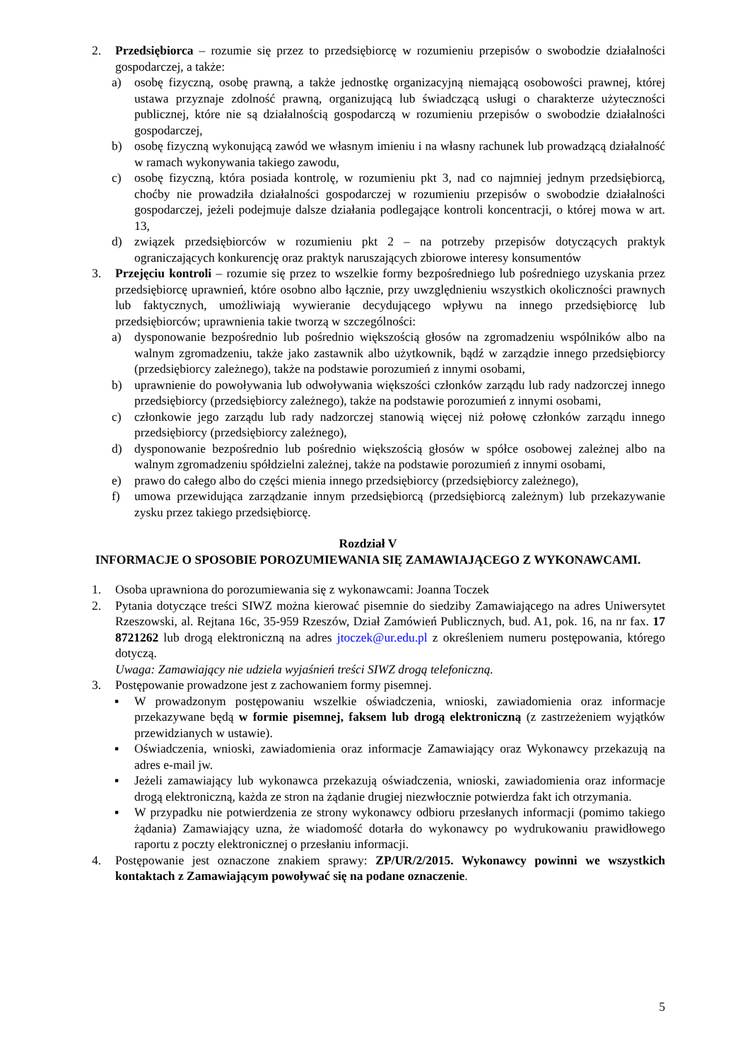2. Przedsiębiorca – rozumie się przez to przedsiębiorcę w rozumieniu przepisów o swobodzie działalności gospodarczej, a także:
a) osobę fizyczną, osobę prawną, a także jednostkę organizacyjną niemającą osobowości prawnej, której ustawa przyznaje zdolność prawną, organizującą lub świadczącą usługi o charakterze użyteczności publicznej, które nie są działalnością gospodarczą w rozumieniu przepisów o swobodzie działalności gospodarczej,
b) osobę fizyczną wykonującą zawód we własnym imieniu i na własny rachunek lub prowadzącą działalność w ramach wykonywania takiego zawodu,
c) osobę fizyczną, która posiada kontrolę, w rozumieniu pkt 3, nad co najmniej jednym przedsiębiorcą, choćby nie prowadziła działalności gospodarczej w rozumieniu przepisów o swobodzie działalności gospodarczej, jeżeli podejmuje dalsze działania podlegające kontroli koncentracji, o której mowa w art. 13,
d) związek przedsiębiorców w rozumieniu pkt 2 – na potrzeby przepisów dotyczących praktyk ograniczających konkurencję oraz praktyk naruszających zbiorowe interesy konsumentów
3. Przejęciu kontroli – rozumie się przez to wszelkie formy bezpośredniego lub pośredniego uzyskania przez przedsiębiorcę uprawnień, które osobno albo łącznie, przy uwzględnieniu wszystkich okoliczności prawnych lub faktycznych, umożliwiają wywieranie decydującego wpływu na innego przedsiębiorcę lub przedsiębiorców; uprawnienia takie tworzą w szczególności:
a) dysponowanie bezpośrednio lub pośrednio większością głosów na zgromadzeniu wspólników albo na walnym zgromadzeniu, także jako zastawnik albo użytkownik, bądź w zarządzie innego przedsiębiorcy (przedsiębiorcy zależnego), także na podstawie porozumień z innymi osobami,
b) uprawnienie do powoływania lub odwoływania większości członków zarządu lub rady nadzorczej innego przedsiębiorcy (przedsiębiorcy zależnego), także na podstawie porozumień z innymi osobami,
c) członkowie jego zarządu lub rady nadzorczej stanowią więcej niż połowę członków zarządu innego przedsiębiorcy (przedsiębiorcy zależnego),
d) dysponowanie bezpośrednio lub pośrednio większością głosów w spółce osobowej zależnej albo na walnym zgromadzeniu spółdzielni zależnej, także na podstawie porozumień z innymi osobami,
e) prawo do całego albo do części mienia innego przedsiębiorcy (przedsiębiorcy zależnego),
f) umowa przewidująca zarządzanie innym przedsiębiorcą (przedsiębiorcą zależnym) lub przekazywanie zysku przez takiego przedsiębiorcę.
Rozdział V
INFORMACJE O SPOSOBIE POROZUMIEWANIA SIĘ ZAMAWIAJĄCEGO Z WYKONAWCAMI.
1. Osoba uprawniona do porozumiewania się z wykonawcami: Joanna Toczek
2. Pytania dotyczące treści SIWZ można kierować pisemnie do siedziby Zamawiającego na adres Uniwersytet Rzeszowski, al. Rejtana 16c, 35-959 Rzeszów, Dział Zamówień Publicznych, bud. A1, pok. 16, na nr fax. 17 8721262 lub drogą elektroniczną na adres jtoczek@ur.edu.pl z określeniem numeru postępowania, którego dotyczą.
Uwaga: Zamawiający nie udziela wyjaśnień treści SIWZ drogą telefoniczną.
3. Postępowanie prowadzone jest z zachowaniem formy pisemnej.
▪ W prowadzonym postępowaniu wszelkie oświadczenia, wnioski, zawiadomienia oraz informacje przekazywane będą w formie pisemnej, faksem lub drogą elektroniczną (z zastrzeżeniem wyjątków przewidzianych w ustawie).
▪ Oświadczenia, wnioski, zawiadomienia oraz informacje Zamawiający oraz Wykonawcy przekazują na adres e-mail jw.
▪ Jeżeli zamawiający lub wykonawca przekazują oświadczenia, wnioski, zawiadomienia oraz informacje drogą elektroniczną, każda ze stron na żądanie drugiej niezwłocznie potwierdza fakt ich otrzymania.
▪ W przypadku nie potwierdzenia ze strony wykonawcy odbioru przesłanych informacji (pomimo takiego żądania) Zamawiający uzna, że wiadomość dotarła do wykonawcy po wydrukowaniu prawidłowego raportu z poczty elektronicznej o przesłaniu informacji.
4. Postępowanie jest oznaczone znakiem sprawy: ZP/UR/2/2015. Wykonawcy powinni we wszystkich kontaktach z Zamawiającym powoływać się na podane oznaczenie.
5